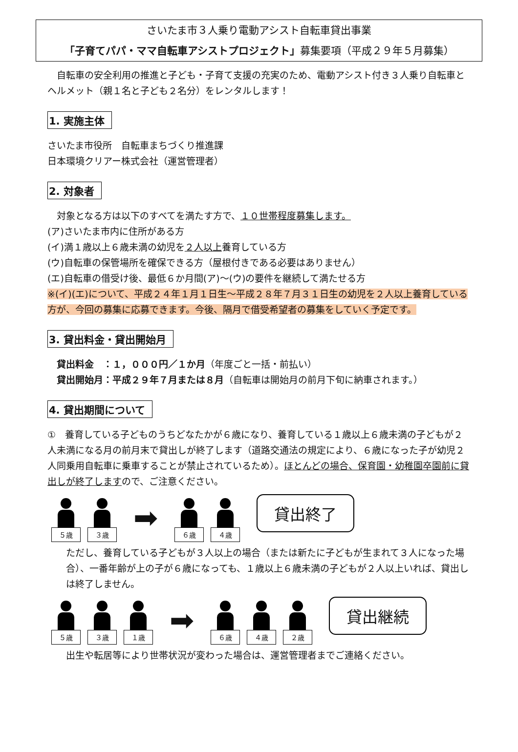さいたま市３人乗り電動アシスト自転車貸出事業
「子育てパパ・ママ自転車アシストプロジェクト」募集要項（平成２９年５月募集）
　自転車の安全利用の推進と子ども・子育て支援の充実のため、電動アシスト付き３人乗り自転車とヘルメット（親１名と子ども２名分）をレンタルします！
1. 実施主体
さいたま市役所　自転車まちづくり推進課
日本環境クリアー株式会社（運営管理者）
2. 対象者
　対象となる方は以下のすべてを満たす方で、１０世帯程度募集します。
(ア)さいたま市内に住所がある方
(イ)満１歳以上６歳未満の幼児を２人以上養育している方
(ウ)自転車の保管場所を確保できる方（屋根付きである必要はありません）
(エ)自転車の借受け後、最低６か月間(ア)～(ウ)の要件を継続して満たせる方
※(イ)(エ)について、平成２４年１月１日生～平成２８年７月３１日生の幼児を２人以上養育している方が、今回の募集に応募できます。今後、隔月で借受希望者の募集をしていく予定です。
3. 貸出料金・貸出開始月
　貸出料金　：１，０００円／１か月（年度ごと一括・前払い）
　貸出開始月：平成２９年７月または８月（自転車は開始月の前月下旬に納車されます。）
4. 貸出期間について
①　養育している子どものうちどなたかが６歳になり、養育している１歳以上６歳未満の子どもが２人未満になる月の前月末で貸出しが終了します（道路交通法の規定により、６歳になった子が幼児２人同乗用自転車に乗車することが禁止されているため）。ほとんどの場合、保育園・幼稚園卒園前に貸出しが終了しますので、ご注意ください。
５歳
３歳
➡
６歳
４歳
貸出終了
ただし、養育している子どもが３人以上の場合（または新たに子どもが生まれて３人になった場合）、一番年齢が上の子が６歳になっても、１歳以上６歳未満の子どもが２人以上いれば、貸出しは終了しません。
５歳
３歳
１歳
➡
６歳
４歳
２歳
貸出継続
出生や転居等により世帯状況が変わった場合は、運営管理者までご連絡ください。